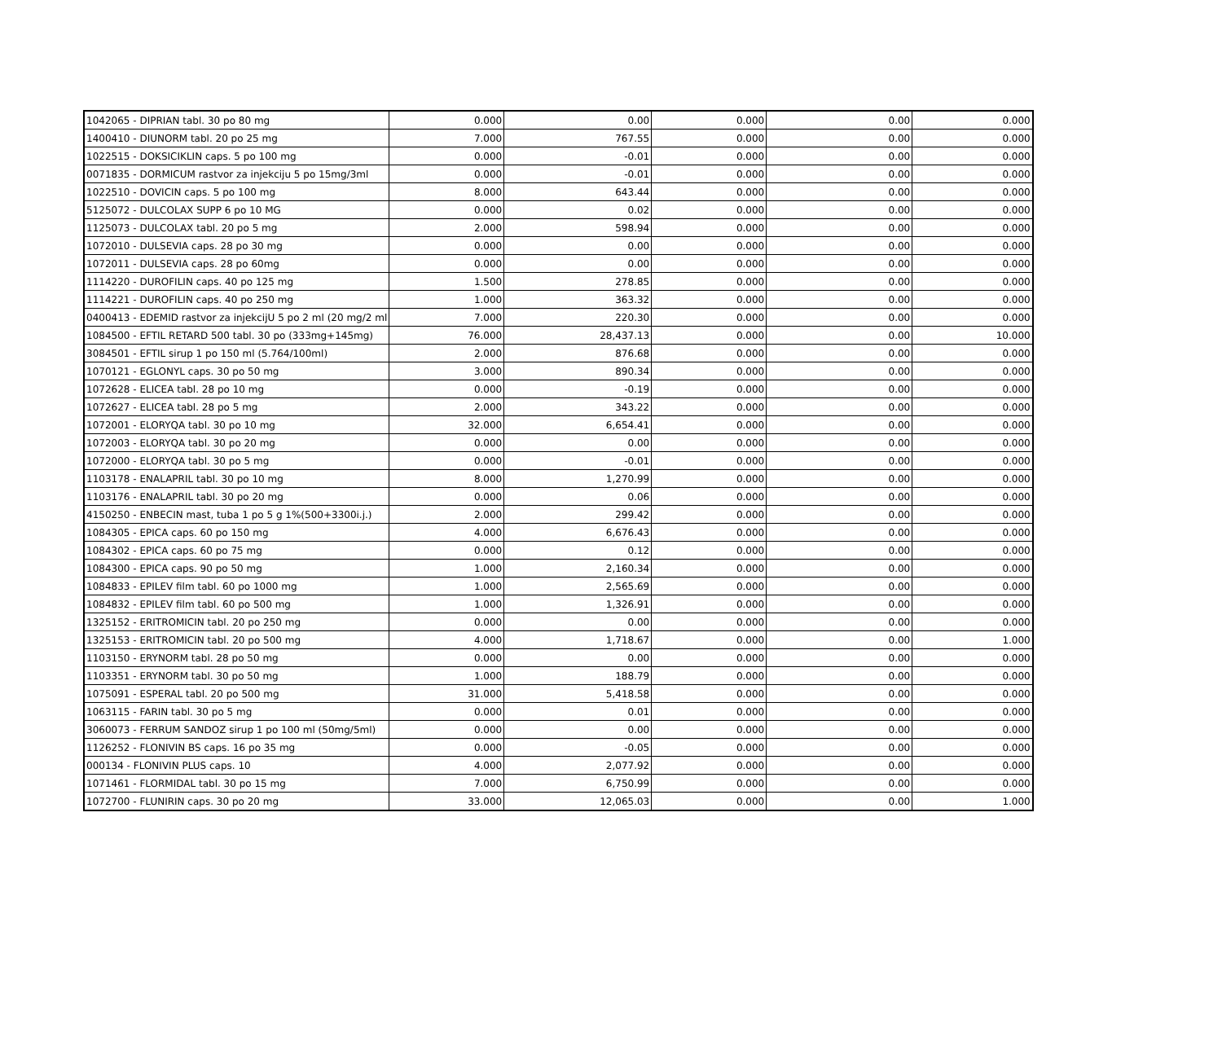| 1042065 - DIPRIAN tabl. 30 po 80 mg | 0.000 | 0.00 | 0.000 | 0.00 | 0.000 |
| 1400410 - DIUNORM tabl. 20 po 25 mg | 7.000 | 767.55 | 0.000 | 0.00 | 0.000 |
| 1022515 - DOKSICIKLIN caps. 5 po 100 mg | 0.000 | -0.01 | 0.000 | 0.00 | 0.000 |
| 0071835 - DORMICUM rastvor za injekciju 5 po 15mg/3ml | 0.000 | -0.01 | 0.000 | 0.00 | 0.000 |
| 1022510 - DOVICIN caps. 5 po 100 mg | 8.000 | 643.44 | 0.000 | 0.00 | 0.000 |
| 5125072 - DULCOLAX SUPP 6 po 10 MG | 0.000 | 0.02 | 0.000 | 0.00 | 0.000 |
| 1125073 - DULCOLAX tabl. 20 po 5 mg | 2.000 | 598.94 | 0.000 | 0.00 | 0.000 |
| 1072010 - DULSEVIA caps. 28 po 30 mg | 0.000 | 0.00 | 0.000 | 0.00 | 0.000 |
| 1072011 - DULSEVIA caps. 28 po 60mg | 0.000 | 0.00 | 0.000 | 0.00 | 0.000 |
| 1114220 - DUROFILIN caps. 40 po 125 mg | 1.500 | 278.85 | 0.000 | 0.00 | 0.000 |
| 1114221 - DUROFILIN caps. 40 po 250 mg | 1.000 | 363.32 | 0.000 | 0.00 | 0.000 |
| 0400413 - EDEMID rastvor za injekcijU 5 po 2 ml (20 mg/2 ml | 7.000 | 220.30 | 0.000 | 0.00 | 0.000 |
| 1084500 - EFTIL RETARD 500 tabl. 30 po (333mg+145mg) | 76.000 | 28,437.13 | 0.000 | 0.00 | 10.000 |
| 3084501 - EFTIL sirup 1 po 150 ml (5.764/100ml) | 2.000 | 876.68 | 0.000 | 0.00 | 0.000 |
| 1070121 - EGLONYL caps. 30 po 50 mg | 3.000 | 890.34 | 0.000 | 0.00 | 0.000 |
| 1072628 - ELICEA tabl. 28 po 10 mg | 0.000 | -0.19 | 0.000 | 0.00 | 0.000 |
| 1072627 - ELICEA tabl. 28 po 5 mg | 2.000 | 343.22 | 0.000 | 0.00 | 0.000 |
| 1072001 - ELORYQA tabl. 30 po 10 mg | 32.000 | 6,654.41 | 0.000 | 0.00 | 0.000 |
| 1072003 - ELORYQA tabl. 30 po 20 mg | 0.000 | 0.00 | 0.000 | 0.00 | 0.000 |
| 1072000 - ELORYQA tabl. 30 po 5 mg | 0.000 | -0.01 | 0.000 | 0.00 | 0.000 |
| 1103178 - ENALAPRIL tabl. 30 po 10 mg | 8.000 | 1,270.99 | 0.000 | 0.00 | 0.000 |
| 1103176 - ENALAPRIL tabl. 30 po 20 mg | 0.000 | 0.06 | 0.000 | 0.00 | 0.000 |
| 4150250 - ENBECIN mast, tuba 1 po 5 g 1%(500+3300i.j.) | 2.000 | 299.42 | 0.000 | 0.00 | 0.000 |
| 1084305 - EPICA caps. 60 po 150 mg | 4.000 | 6,676.43 | 0.000 | 0.00 | 0.000 |
| 1084302 - EPICA caps. 60 po 75 mg | 0.000 | 0.12 | 0.000 | 0.00 | 0.000 |
| 1084300 - EPICA caps. 90 po 50 mg | 1.000 | 2,160.34 | 0.000 | 0.00 | 0.000 |
| 1084833 - EPILEV film tabl. 60 po 1000 mg | 1.000 | 2,565.69 | 0.000 | 0.00 | 0.000 |
| 1084832 - EPILEV film tabl. 60 po 500 mg | 1.000 | 1,326.91 | 0.000 | 0.00 | 0.000 |
| 1325152 - ERITROMICIN tabl. 20 po 250 mg | 0.000 | 0.00 | 0.000 | 0.00 | 0.000 |
| 1325153 - ERITROMICIN tabl. 20 po 500 mg | 4.000 | 1,718.67 | 0.000 | 0.00 | 1.000 |
| 1103150 - ERYNORM tabl. 28 po 50 mg | 0.000 | 0.00 | 0.000 | 0.00 | 0.000 |
| 1103351 - ERYNORM tabl. 30 po 50 mg | 1.000 | 188.79 | 0.000 | 0.00 | 0.000 |
| 1075091 - ESPERAL tabl. 20 po 500 mg | 31.000 | 5,418.58 | 0.000 | 0.00 | 0.000 |
| 1063115 - FARIN tabl. 30 po 5 mg | 0.000 | 0.01 | 0.000 | 0.00 | 0.000 |
| 3060073 - FERRUM SANDOZ sirup 1 po 100 ml (50mg/5ml) | 0.000 | 0.00 | 0.000 | 0.00 | 0.000 |
| 1126252 - FLONIVIN BS caps. 16 po 35 mg | 0.000 | -0.05 | 0.000 | 0.00 | 0.000 |
| 000134 - FLONIVIN PLUS caps. 10 | 4.000 | 2,077.92 | 0.000 | 0.00 | 0.000 |
| 1071461 - FLORMIDAL tabl. 30 po 15 mg | 7.000 | 6,750.99 | 0.000 | 0.00 | 0.000 |
| 1072700 - FLUNIRIN caps. 30 po 20 mg | 33.000 | 12,065.03 | 0.000 | 0.00 | 1.000 |